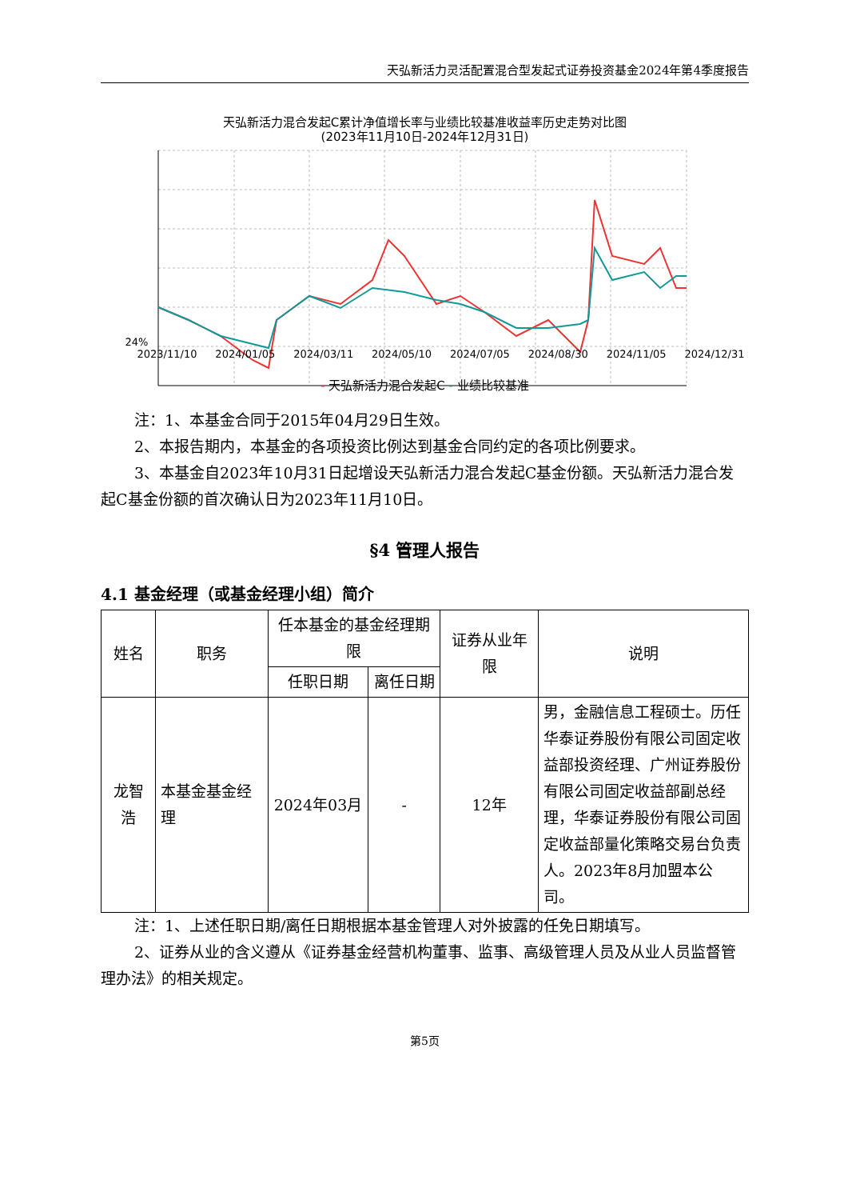天弘新活力灵活配置混合型发起式证券投资基金2024年第4季度报告
天弘新活力混合发起C累计净值增长率与业绩比较基准收益率历史走势对比图
(2023年11月10日-2024年12月31日)
24%
2023/11/10 2024/01/05 2024/03/11 2024/05/10 2024/07/05 2024/08/30 2024/11/05 2024/12/31
- 天弘新活力混合发起C - 业绩比较基准
注：1、本基金合同于2015年04月29日生效。
2、本报告期内，本基金的各项投资比例达到基金合同约定的各项比例要求。
3、本基金自2023年10月31日起增设天弘新活力混合发起C基金份额。天弘新活力混合发起C基金份额的首次确认日为2023年11月10日。
§4 管理人报告
4.1 基金经理（或基金经理小组）简介
| 姓名 | 职务 | 任本基金的基金经理期限 | | 证券从业年限 | 说明 |
| --- | --- | --- | --- | --- | --- |
| | | 任职日期 | 离任日期 | | |
| 龙智浩 | 本基金基金经理 | 2024年03月 | - | 12年 | 男，金融信息工程硕士。历任华泰证券股份有限公司固定收益部投资经理、广州证券股份有限公司固定收益部副总经理，华泰证券股份有限公司固定收益部量化策略交易台负责人。2023年8月加盟本公司。 |
注：1、上述任职日期/离任日期根据本基金管理人对外披露的任免日期填写。
2、证券从业的含义遵从《证券基金经营机构董事、监事、高级管理人员及从业人员监督管理办法》的相关规定。
第5页